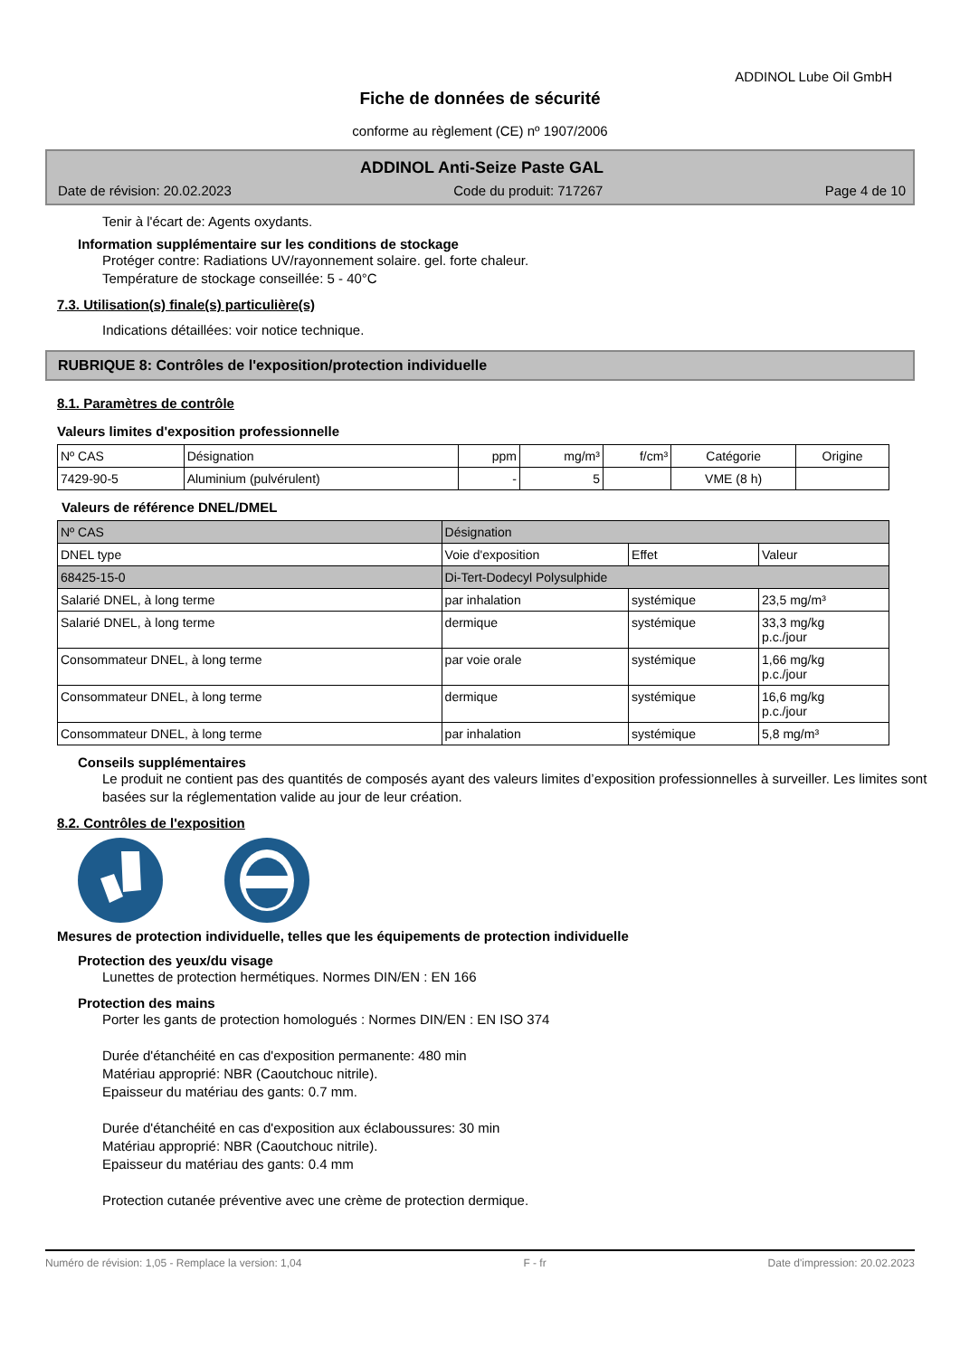ADDINOL Lube Oil GmbH
Fiche de données de sécurité
conforme au règlement (CE) nº 1907/2006
ADDINOL Anti-Seize Paste GAL
Date de révision: 20.02.2023 Code du produit: 717267 Page 4 de 10
Tenir à l'écart de: Agents oxydants.
Information supplémentaire sur les conditions de stockage
Protéger contre: Radiations UV/rayonnement solaire. gel. forte chaleur.
Température de stockage conseillée: 5 - 40°C
7.3. Utilisation(s) finale(s) particulière(s)
Indications détaillées: voir notice technique.
RUBRIQUE 8: Contrôles de l'exposition/protection individuelle
8.1. Paramètres de contrôle
Valeurs limites d'exposition professionnelle
| Nº CAS | Désignation | ppm | mg/m³ | f/cm³ | Catégorie | Origine |
| --- | --- | --- | --- | --- | --- | --- |
| 7429-90-5 | Aluminium (pulvérulent) | - | 5 | | VME (8 h) | |
Valeurs de référence DNEL/DMEL
| Nº CAS | Désignation | | | |
| DNEL type | | Voie d'exposition | Effet | Valeur |
| 68425-15-0 | Di-Tert-Dodecyl Polysulphide | | | |
| Salarié DNEL, à long terme | | par inhalation | systémique | 23,5 mg/m³ |
| Salarié DNEL, à long terme | | dermique | systémique | 33,3 mg/kg p.c./jour |
| Consommateur DNEL, à long terme | | par voie orale | systémique | 1,66 mg/kg p.c./jour |
| Consommateur DNEL, à long terme | | dermique | systémique | 16,6 mg/kg p.c./jour |
| Consommateur DNEL, à long terme | | par inhalation | systémique | 5,8 mg/m³ |
Conseils supplémentaires
Le produit ne contient pas des quantités de composés ayant des valeurs limites d’exposition professionnelles à surveiller. Les limites sont basées sur la réglementation valide au jour de leur création.
8.2. Contrôles de l'exposition
Mesures de protection individuelle, telles que les équipements de protection individuelle
Protection des yeux/du visage
Lunettes de protection hermétiques. Normes DIN/EN : EN 166
Protection des mains
Porter les gants de protection homologués : Normes DIN/EN : EN ISO 374
Durée d'étanchéité en cas d'exposition permanente: 480 min
Matériau approprié: NBR (Caoutchouc nitrile).
Epaisseur du matériau des gants: 0.7 mm.
Durée d'étanchéité en cas d'exposition aux éclaboussures: 30 min
Matériau approprié: NBR (Caoutchouc nitrile).
Epaisseur du matériau des gants: 0.4 mm
Protection cutanée préventive avec une crème de protection dermique.
Numéro de révision: 1,05 - Remplace la version: 1,04 F - fr Date d'impression: 20.02.2023